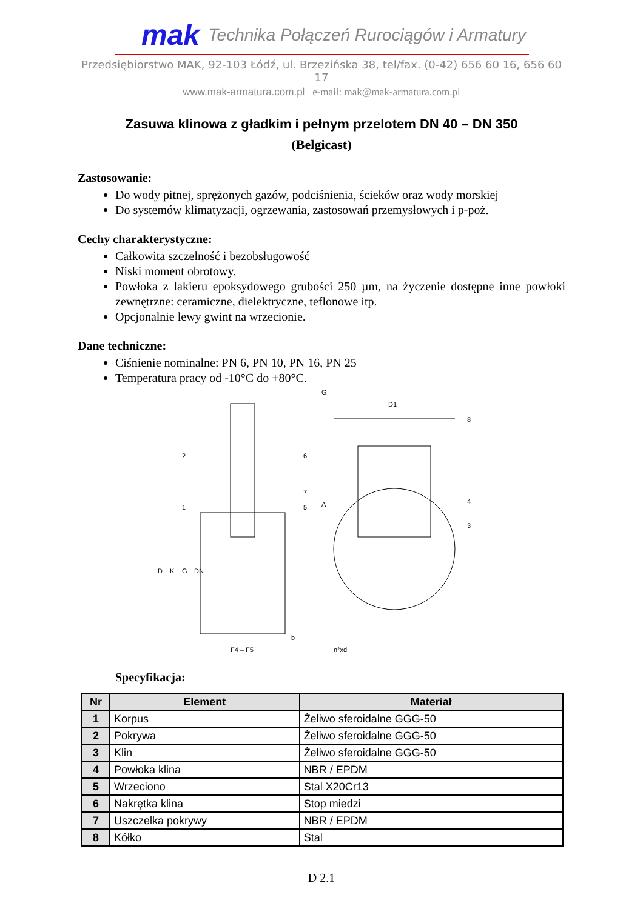mak Technika Połączeń Rurociągów i Armatury
Przedsiębiorstwo MAK, 92-103 Łódź, ul. Brzezińska 38, tel/fax. (0-42) 656 60 16, 656 60 17
www.mak-armatura.com.pl e-mail: mak@mak-armatura.com.pl
Zasuwa klinowa z gładkim i pełnym przelotem DN 40 – DN 350
(Belgicast)
Zastosowanie:
Do wody pitnej, sprężonych gazów, podciśnienia, ścieków oraz wody morskiej
Do systemów klimatyzacji, ogrzewania, zastosowań przemysłowych i p-poż.
Cechy charakterystyczne:
Całkowita szczelność i bezobsługowość
Niski moment obrotowy.
Powłoka z lakieru epoksydowego grubości 250 µm, na życzenie dostępne inne powłoki zewnętrzne: ceramiczne, dielektryczne, teflonowe itp.
Opcjonalnie lewy gwint na wrzecionie.
Dane techniczne:
Ciśnienie nominalne: PN 6, PN 10, PN 16, PN 25
Temperatura pracy od -10°C do +80°C.
2
6
7
5
1
D
K
G
DN
F4 – F5
b
G
D1
8
A
4
3
n°xd
Specyfikacja:
| Nr | Element | Materiał |
| --- | --- | --- |
| 1 | Korpus | Żeliwo sferoidalne GGG-50 |
| 2 | Pokrywa | Żeliwo sferoidalne GGG-50 |
| 3 | Klin | Żeliwo sferoidalne GGG-50 |
| 4 | Powłoka klina | NBR / EPDM |
| 5 | Wrzeciono | Stal X20Cr13 |
| 6 | Nakrętka klina | Stop miedzi |
| 7 | Uszczelka pokrywy | NBR / EPDM |
| 8 | Kółko | Stal |
D 2.1